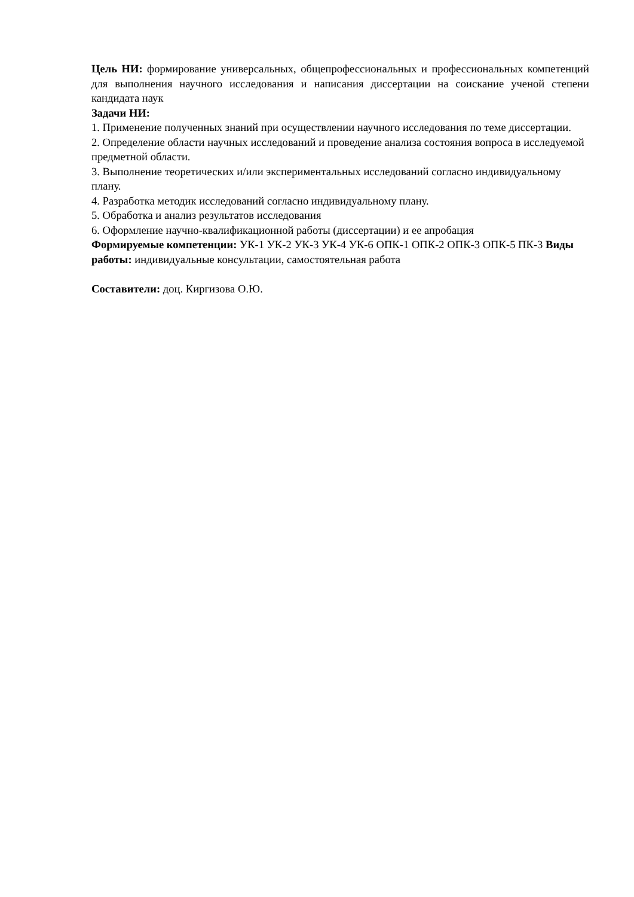Цель НИ: формирование универсальных, общепрофессиональных и профессиональных компетенций для выполнения научного исследования и написания диссертации на соискание ученой степени кандидата наук
Задачи НИ:
1. Применение полученных знаний при осуществлении научного исследования по теме диссертации.
2. Определение области научных исследований и проведение анализа состояния вопроса в исследуемой предметной области.
3. Выполнение теоретических и/или экспериментальных исследований согласно индивидуальному плану.
4. Разработка методик исследований согласно индивидуальному плану.
5. Обработка и анализ результатов исследования
6. Оформление научно-квалификационной работы (диссертации) и ее апробация
Формируемые компетенции: УК-1 УК-2 УК-3 УК-4 УК-6 ОПК-1 ОПК-2 ОПК-3 ОПК-5 ПК-3 Виды работы: индивидуальные консультации, самостоятельная работа
Составители: доц. Киргизова О.Ю.